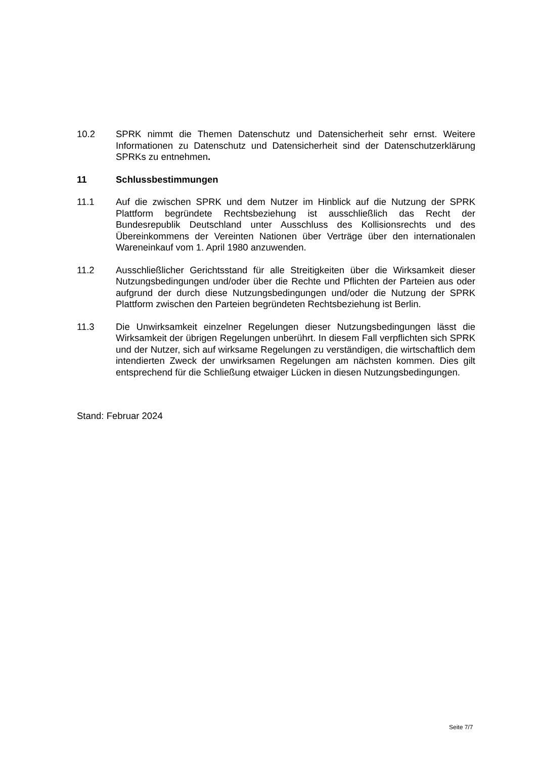10.2 SPRK nimmt die Themen Datenschutz und Datensicherheit sehr ernst. Weitere Informationen zu Datenschutz und Datensicherheit sind der Datenschutzerklärung SPRKs zu entnehmen.
11 Schlussbestimmungen
11.1 Auf die zwischen SPRK und dem Nutzer im Hinblick auf die Nutzung der SPRK Plattform begründete Rechtsbeziehung ist ausschließlich das Recht der Bundesrepublik Deutschland unter Ausschluss des Kollisionsrechts und des Übereinkommens der Vereinten Nationen über Verträge über den internationalen Wareneinkauf vom 1. April 1980 anzuwenden.
11.2 Ausschließlicher Gerichtsstand für alle Streitigkeiten über die Wirksamkeit dieser Nutzungsbedingungen und/oder über die Rechte und Pflichten der Parteien aus oder aufgrund der durch diese Nutzungsbedingungen und/oder die Nutzung der SPRK Plattform zwischen den Parteien begründeten Rechtsbeziehung ist Berlin.
11.3 Die Unwirksamkeit einzelner Regelungen dieser Nutzungsbedingungen lässt die Wirksamkeit der übrigen Regelungen unberührt. In diesem Fall verpflichten sich SPRK und der Nutzer, sich auf wirksame Regelungen zu verständigen, die wirtschaftlich dem intendierten Zweck der unwirksamen Regelungen am nächsten kommen. Dies gilt entsprechend für die Schließung etwaiger Lücken in diesen Nutzungsbedingungen.
Stand: Februar 2024
Seite 7/7